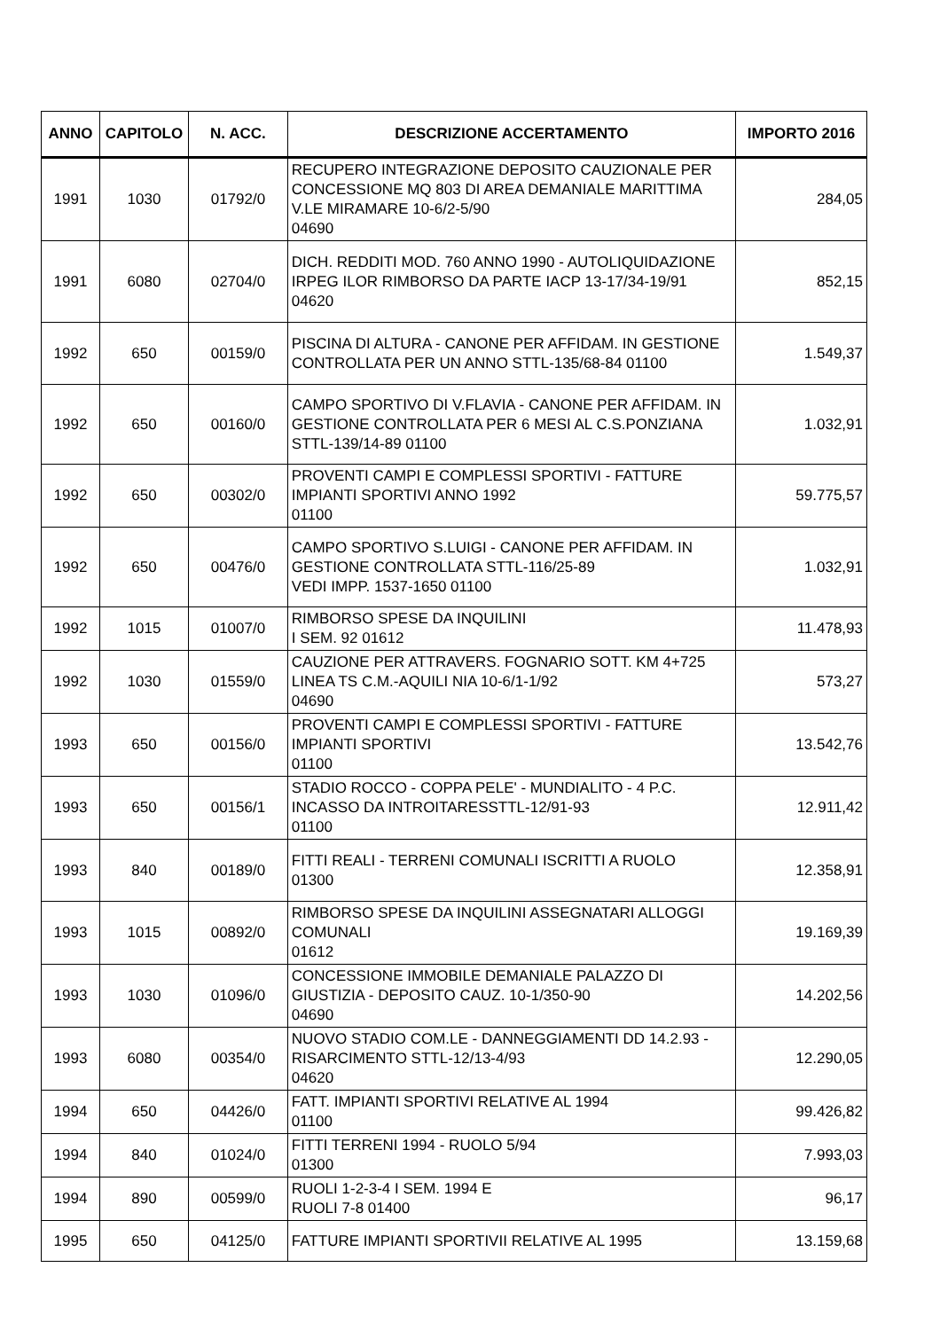| ANNO | CAPITOLO | N. ACC. | DESCRIZIONE ACCERTAMENTO | IMPORTO 2016 |
| --- | --- | --- | --- | --- |
| 1991 | 1030 | 01792/0 | RECUPERO INTEGRAZIONE DEPOSITO CAUZIONALE PER CONCESSIONE MQ 803 DI AREA DEMANIALE MARITTIMA V.LE MIRAMARE 10-6/2-5/90 04690 | 284,05 |
| 1991 | 6080 | 02704/0 | DICH. REDDITI MOD. 760 ANNO 1990 - AUTOLIQUIDAZIONE IRPEG ILOR RIMBORSO DA PARTE IACP 13-17/34-19/91 04620 | 852,15 |
| 1992 | 650 | 00159/0 | PISCINA DI ALTURA - CANONE PER AFFIDAM. IN GESTIONE CONTROLLATA PER UN ANNO STTL-135/68-84 01100 | 1.549,37 |
| 1992 | 650 | 00160/0 | CAMPO SPORTIVO DI V.FLAVIA - CANONE PER AFFIDAM. IN GESTIONE CONTROLLATA PER 6 MESI AL C.S.PONZIANA STTL-139/14-89 01100 | 1.032,91 |
| 1992 | 650 | 00302/0 | PROVENTI CAMPI E COMPLESSI SPORTIVI - FATTURE IMPIANTI SPORTIVI ANNO 1992 01100 | 59.775,57 |
| 1992 | 650 | 00476/0 | CAMPO SPORTIVO S.LUIGI - CANONE PER AFFIDAM. IN GESTIONE CONTROLLATA STTL-116/25-89 VEDI IMPP. 1537-1650 01100 | 1.032,91 |
| 1992 | 1015 | 01007/0 | RIMBORSO SPESE DA INQUILINI I SEM. 92 01612 | 11.478,93 |
| 1992 | 1030 | 01559/0 | CAUZIONE PER ATTRAVERS. FOGNARIO SOTT. KM 4+725 LINEA TS C.M.-AQUILI NIA 10-6/1-1/92 04690 | 573,27 |
| 1993 | 650 | 00156/0 | PROVENTI CAMPI E COMPLESSI SPORTIVI - FATTURE IMPIANTI SPORTIVI 01100 | 13.542,76 |
| 1993 | 650 | 00156/1 | STADIO ROCCO - COPPA PELE' - MUNDIALITO - 4 P.C. INCASSO DA INTROITARESSTTL-12/91-93 01100 | 12.911,42 |
| 1993 | 840 | 00189/0 | FITTI REALI - TERRENI COMUNALI ISCRITTI A RUOLO 01300 | 12.358,91 |
| 1993 | 1015 | 00892/0 | RIMBORSO SPESE DA INQUILINI ASSEGNATARI ALLOGGI COMUNALI 01612 | 19.169,39 |
| 1993 | 1030 | 01096/0 | CONCESSIONE IMMOBILE DEMANIALE PALAZZO DI GIUSTIZIA - DEPOSITO CAUZ. 10-1/350-90 04690 | 14.202,56 |
| 1993 | 6080 | 00354/0 | NUOVO STADIO COM.LE - DANNEGGIAMENTI DD 14.2.93 - RISARCIMENTO STTL-12/13-4/93 04620 | 12.290,05 |
| 1994 | 650 | 04426/0 | FATT. IMPIANTI SPORTIVI RELATIVE AL 1994 01100 | 99.426,82 |
| 1994 | 840 | 01024/0 | FITTI TERRENI 1994 - RUOLO 5/94 01300 | 7.993,03 |
| 1994 | 890 | 00599/0 | RUOLI 1-2-3-4 I SEM. 1994 E RUOLI 7-8 01400 | 96,17 |
| 1995 | 650 | 04125/0 | FATTURE IMPIANTI SPORTIVII RELATIVE AL 1995 | 13.159,68 |